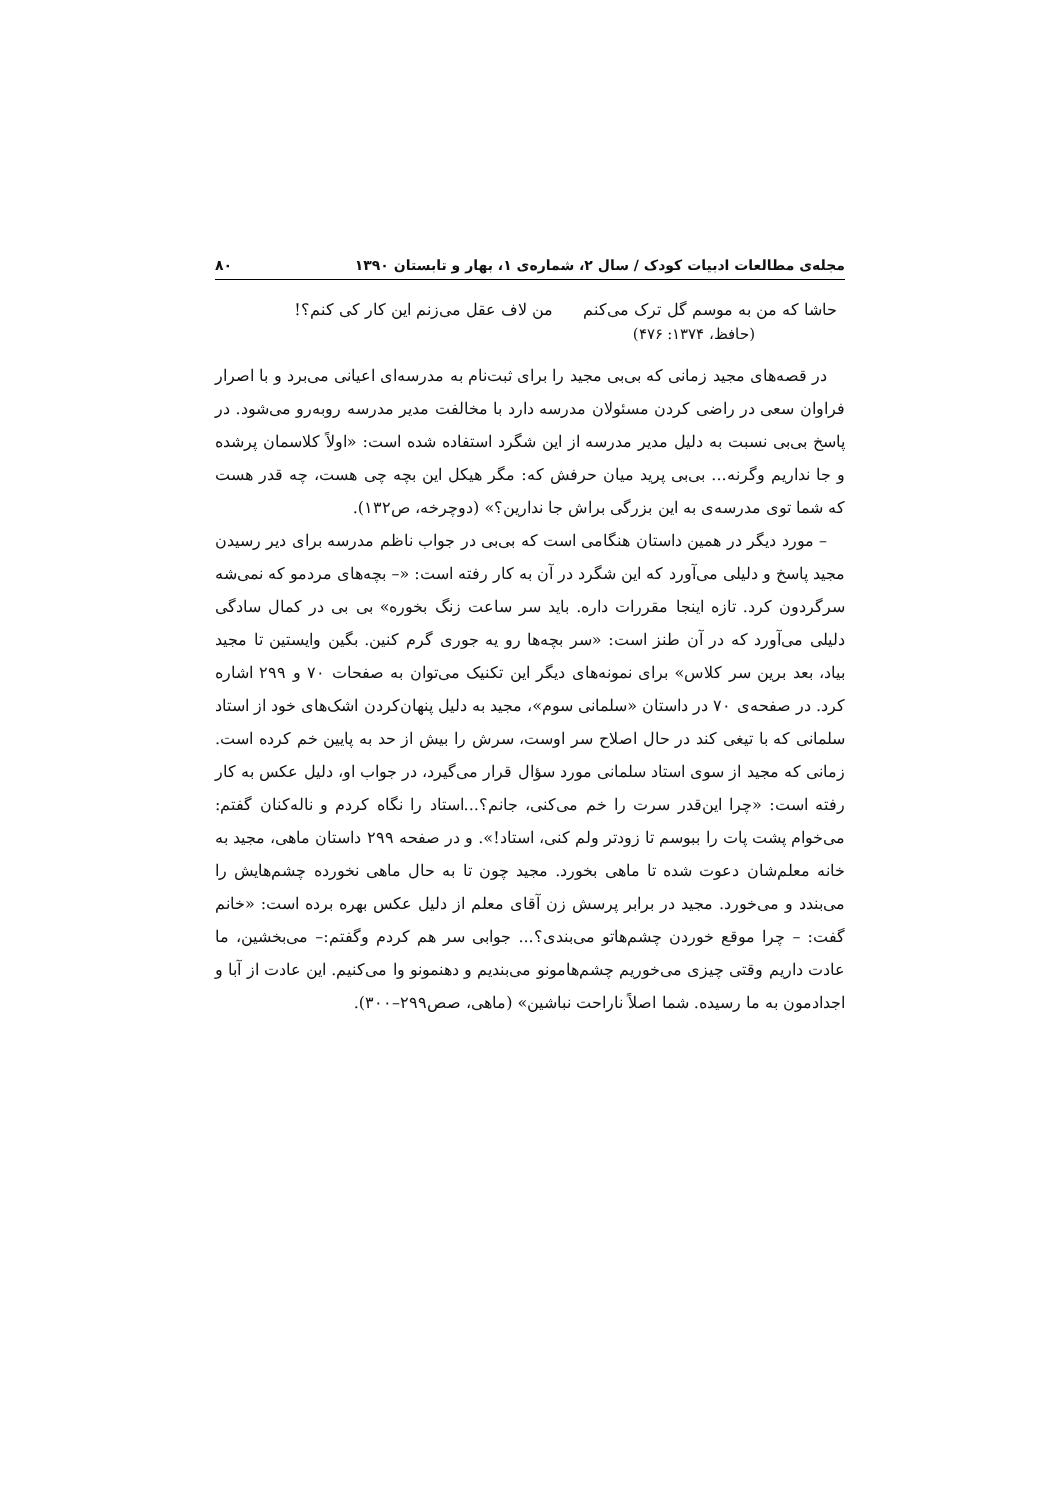مجله‌ی مطالعات ادبیات کودک / سال ۲، شماره‌ی ۱، بهار و تابستان ۱۳۹۰ ۸۰
حاشا که من به موسم گل ترک می‌کنم من لاف عقل می‌زنم این کار کی کنم؟!
(حافظ، ۱۳۷۴: ۴۷۶)
در قصه‌های مجید زمانی که بی‌بی مجید را برای ثبت‌نام به مدرسه‌ای اعیانی می‌برد و با اصرار فراوان سعی در راضی کردن مسئولان مدرسه دارد با مخالفت مدیر مدرسه روبه‌رو می‌شود. در پاسخ بی‌بی نسبت به دلیل مدیر مدرسه از این شگرد استفاده شده است: «اولاً کلاسمان پرشده و جا نداریم وگرنه... بی‌بی پرید میان حرفش که: مگر هیکل این بچه چی هست، چه قدر هست که شما توی مدرسه‌ی به این بزرگی براش جا ندارین؟» (دوچرخه، ص۱۳۲).
– مورد دیگر در همین داستان هنگامی است که بی‌بی در جواب ناظم مدرسه برای دیر رسیدن مجید پاسخ و دلیلی می‌آورد که این شگرد در آن به کار رفته است: «– بچه‌های مردمو که نمی‌شه سرگردون کرد. تازه اینجا مقررات داره. باید سر ساعت زنگ بخوره» بی بی در کمال سادگی دلیلی می‌آورد که در آن طنز است: «سر بچه‌ها رو یه جوری گرم کنین. بگین وایستین تا مجید بیاد، بعد برین سر کلاس» برای نمونه‌های دیگر این تکنیک می‌توان به صفحات ۷۰ و ۲۹۹ اشاره کرد. در صفحه‌ی ۷۰ در داستان «سلمانی سوم»، مجید به دلیل پنهان‌کردن اشک‌های خود از استاد سلمانی که با تیغی کند در حال اصلاح سر اوست، سرش را بیش از حد به پایین خم کرده است. زمانی که مجید از سوی استاد سلمانی مورد سؤال قرار می‌گیرد، در جواب او، دلیل عکس به کار رفته است: «چرا این‌قدر سرت را خم می‌کنی، جانم؟...استاد را نگاه کردم و ناله‌کنان گفتم: می‌خوام پشت پات را ببوسم تا زودتر ولم کنی، استاد!». و در صفحه ۲۹۹ داستان ماهی، مجید به خانه معلم‌شان دعوت شده تا ماهی بخورد. مجید چون تا به حال ماهی نخورده چشم‌هایش را می‌بندد و می‌خورد. مجید در برابر پرسش زن آقای معلم از دلیل عکس بهره برده است: «خانم گفت: – چرا موقع خوردن چشم‌هاتو می‌بندی؟... جوابی سر هم کردم وگفتم:– می‌بخشین، ما عادت داریم وقتی چیزی می‌خوریم چشم‌هامونو می‌بندیم و دهنمونو وا می‌کنیم. این عادت از آبا و اجدادمون به ما رسیده. شما اصلاً ناراحت نباشین» (ماهی، صص۲۹۹–۳۰۰).